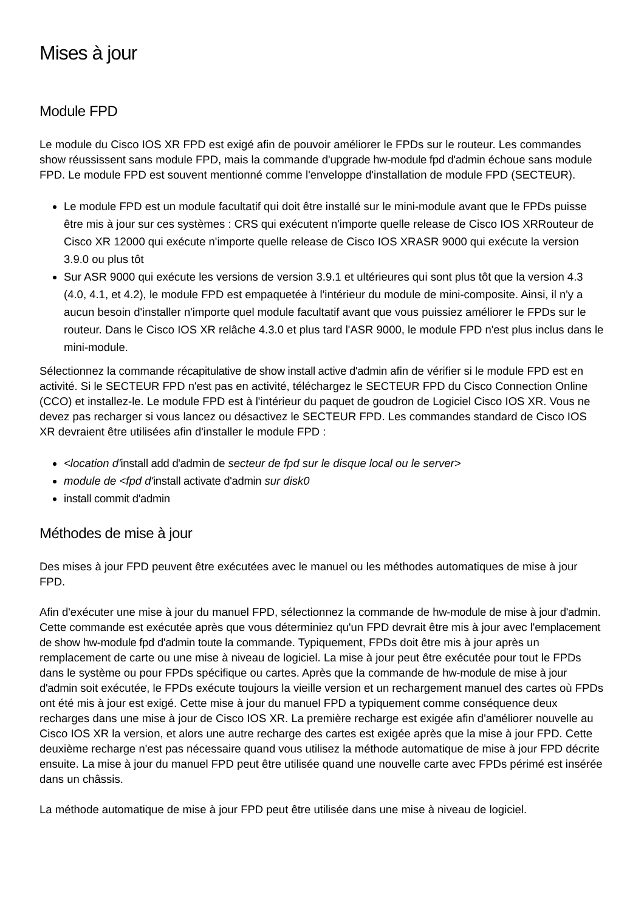Mises à jour
Module FPD
Le module du Cisco IOS XR FPD est exigé afin de pouvoir améliorer le FPDs sur le routeur. Les commandes show réussissent sans module FPD, mais la commande d'upgrade hw-module fpd d'admin échoue sans module FPD. Le module FPD est souvent mentionné comme l'enveloppe d'installation de module FPD (SECTEUR).
Le module FPD est un module facultatif qui doit être installé sur le mini-module avant que le FPDs puisse être mis à jour sur ces systèmes : CRS qui exécutent n'importe quelle release de Cisco IOS XRRouteur de Cisco XR 12000 qui exécute n'importe quelle release de Cisco IOS XRASR 9000 qui exécute la version 3.9.0 ou plus tôt
Sur ASR 9000 qui exécute les versions de version 3.9.1 et ultérieures qui sont plus tôt que la version 4.3 (4.0, 4.1, et 4.2), le module FPD est empaquetée à l'intérieur du module de mini-composite. Ainsi, il n'y a aucun besoin d'installer n'importe quel module facultatif avant que vous puissiez améliorer le FPDs sur le routeur. Dans le Cisco IOS XR relâche 4.3.0 et plus tard l'ASR 9000, le module FPD n'est plus inclus dans le mini-module.
Sélectionnez la commande récapitulative de show install active d'admin afin de vérifier si le module FPD est en activité. Si le SECTEUR FPD n'est pas en activité, téléchargez le SECTEUR FPD du Cisco Connection Online (CCO) et installez-le. Le module FPD est à l'intérieur du paquet de goudron de Logiciel Cisco IOS XR. Vous ne devez pas recharger si vous lancez ou désactivez le SECTEUR FPD. Les commandes standard de Cisco IOS XR devraient être utilisées afin d'installer le module FPD :
<location d'install add d'admin de secteur de fpd sur le disque local ou le server>
module de <fpd d'install activate d'admin sur disk0
install commit d'admin
Méthodes de mise à jour
Des mises à jour FPD peuvent être exécutées avec le manuel ou les méthodes automatiques de mise à jour FPD.
Afin d'exécuter une mise à jour du manuel FPD, sélectionnez la commande de hw-module de mise à jour d'admin. Cette commande est exécutée après que vous déterminiez qu'un FPD devrait être mis à jour avec l'emplacement de show hw-module fpd d'admin toute la commande. Typiquement, FPDs doit être mis à jour après un remplacement de carte ou une mise à niveau de logiciel. La mise à jour peut être exécutée pour tout le FPDs dans le système ou pour FPDs spécifique ou cartes. Après que la commande de hw-module de mise à jour d'admin soit exécutée, le FPDs exécute toujours la vieille version et un rechargement manuel des cartes où FPDs ont été mis à jour est exigé. Cette mise à jour du manuel FPD a typiquement comme conséquence deux recharges dans une mise à jour de Cisco IOS XR. La première recharge est exigée afin d'améliorer nouvelle au Cisco IOS XR la version, et alors une autre recharge des cartes est exigée après que la mise à jour FPD. Cette deuxième recharge n'est pas nécessaire quand vous utilisez la méthode automatique de mise à jour FPD décrite ensuite. La mise à jour du manuel FPD peut être utilisée quand une nouvelle carte avec FPDs périmé est insérée dans un châssis.
La méthode automatique de mise à jour FPD peut être utilisée dans une mise à niveau de logiciel.